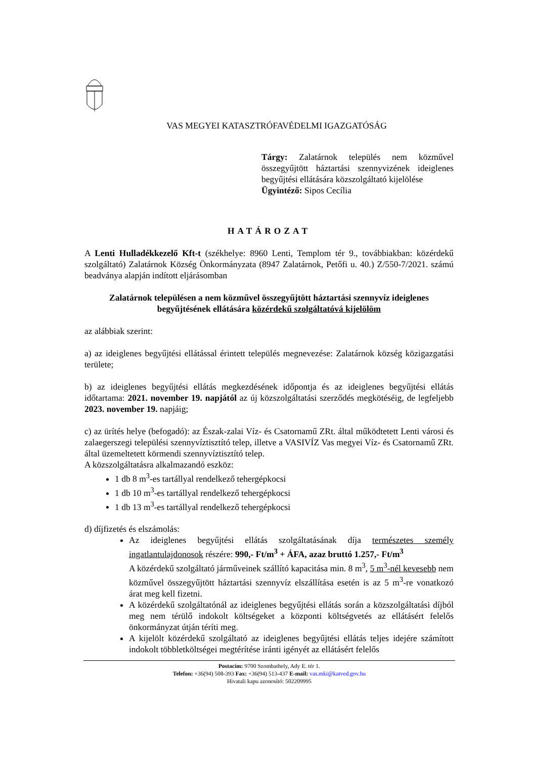VAS MEGYEI KATASZTRÓFAVÉDELMI IGAZGATÓSÁG
Tárgy: Zalatárnok település nem közművel összegyűjtött háztartási szennyvizének ideiglenes begyűjtési ellátására közszolgáltató kijelölése
Ügyintéző: Sipos Cecília
HATÁROZAT
A Lenti Hulladékkezelő Kft-t (székhelye: 8960 Lenti, Templom tér 9., továbbiakban: közérdekű szolgáltató) Zalatárnok Község Önkormányzata (8947 Zalatárnok, Petőfi u. 40.) Z/550-7/2021. számú beadványa alapján indított eljárásomban
Zalatárnok településen a nem közművel összegyűjtött háztartási szennyvíz ideiglenes begyűjtésének ellátására közérdekű szolgáltatóvá kijelölöm
az alábbiak szerint:
a) az ideiglenes begyűjtési ellátással érintett település megnevezése: Zalatárnok község közigazgatási területe;
b) az ideiglenes begyűjtési ellátás megkezdésének időpontja és az ideiglenes begyűjtési ellátás időtartama: 2021. november 19. napjától az új közszolgáltatási szerződés megkötéséig, de legfeljebb 2023. november 19. napjáig;
c) az ürítés helye (befogadó): az Észak-zalai Víz- és Csatornamű ZRt. által működtetett Lenti városi és zalaegerszegi települési szennyvíztisztító telep, illetve a VASIVÍZ Vas megyei Víz- és Csatornamű ZRt. által üzemeltetett körmendi szennyvíztisztító telep.
A közszolgáltatásra alkalmazandó eszköz:
1 db 8 m<sup>3</sup>-es tartállyal rendelkező tehergépkocsi
1 db 10 m<sup>3</sup>-es tartállyal rendelkező tehergépkocsi
1 db 13 m<sup>3</sup>-es tartállyal rendelkező tehergépkocsi
d) díjfizetés és elszámolás:
Az ideiglenes begyűjtési ellátás szolgáltatásának díja természetes személy ingatlantulajdonosok részére: 990,- Ft/m<sup>3</sup> + ÁFA, azaz bruttó 1.257,- Ft/m<sup>3</sup>
A közérdekű szolgáltató járműveinek szállító kapacitása min. 8 m<sup>3</sup>, 5 m<sup>3</sup>-nél kevesebb nem közművel összegyűjtött háztartási szennyvíz elszállítása esetén is az 5 m<sup>3</sup>-re vonatkozó árat meg kell fizetni.
A közérdekű szolgáltatónál az ideiglenes begyűjtési ellátás során a közszolgáltatási díjból meg nem térülő indokolt költségeket a központi költségvetés az ellátásért felelős önkormányzat útján téríti meg.
A kijelölt közérdekű szolgáltató az ideiglenes begyűjtési ellátás teljes idejére számított indokolt többletköltségei megtérítése iránti igényét az ellátásért felelős
Postacím: 9700 Szombathely, Ady E. tér 1.
Telefon: +36(94) 508-393 Fax: +36(94) 513-437 E-mail: vas.mki@katved.gov.hu
Hivatali kapu azonosító: 502209995